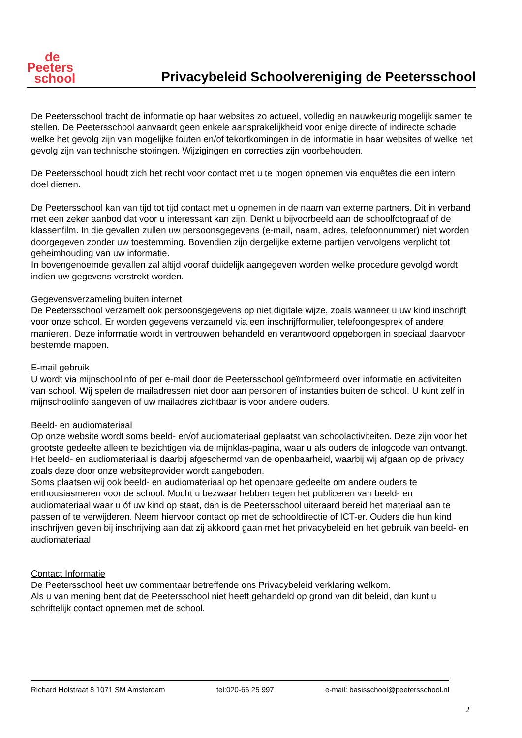de
Peeters
school
Privacybeleid Schoolvereniging de Peetersschool
De Peetersschool tracht de informatie op haar websites zo actueel, volledig en nauwkeurig mogelijk samen te stellen. De Peetersschool aanvaardt geen enkele aansprakelijkheid voor enige directe of indirecte schade welke het gevolg zijn van mogelijke fouten en/of tekortkomingen in de informatie in haar websites of welke het gevolg zijn van technische storingen. Wijzigingen en correcties zijn voorbehouden.
De Peetersschool houdt zich het recht voor contact met u te mogen opnemen via enquêtes die een intern doel dienen.
De Peetersschool kan van tijd tot tijd contact met u opnemen in de naam van externe partners. Dit in verband met een zeker aanbod dat voor u interessant kan zijn. Denkt u bijvoorbeeld aan de schoolfotograaf of de klassenfilm. In die gevallen zullen uw persoonsgegevens (e-mail, naam, adres, telefoonnummer) niet worden doorgegeven zonder uw toestemming. Bovendien zijn dergelijke externe partijen vervolgens verplicht tot geheimhouding van uw informatie.
In bovengenoemde gevallen zal altijd vooraf duidelijk aangegeven worden welke procedure gevolgd wordt indien uw gegevens verstrekt worden.
Gegevensverzameling buiten internet
De Peetersschool verzamelt ook persoonsgegevens op niet digitale wijze, zoals wanneer u uw kind inschrijft voor onze school. Er worden gegevens verzameld via een inschrijfformulier, telefoongesprek of andere manieren. Deze informatie wordt in vertrouwen behandeld en verantwoord opgeborgen in speciaal daarvoor bestemde mappen.
E-mail gebruik
U wordt via mijnschoolinfo of per e-mail door de Peetersschool geïnformeerd over informatie en activiteiten van school. Wij spelen de mailadressen niet door aan personen of instanties buiten de school. U kunt zelf in mijnschoolinfo aangeven of uw mailadres zichtbaar is voor andere ouders.
Beeld- en audiomateriaal
Op onze website wordt soms beeld- en/of audiomateriaal geplaatst van schoolactiviteiten. Deze zijn voor het grootste gedeelte alleen te bezichtigen via de mijnklas-pagina, waar u als ouders de inlogcode van ontvangt.
Het beeld- en audiomateriaal is daarbij afgeschermd van de openbaarheid, waarbij wij afgaan op de privacy zoals deze door onze websiteprovider wordt aangeboden.
Soms plaatsen wij ook beeld- en audiomateriaal op het openbare gedeelte om andere ouders te enthousiasmeren voor de school. Mocht u bezwaar hebben tegen het publiceren van beeld- en audiomateriaal waar u óf uw kind op staat, dan is de Peetersschool uiteraard bereid het materiaal aan te passen of te verwijderen. Neem hiervoor contact op met de schooldirectie of ICT-er. Ouders die hun kind inschrijven geven bij inschrijving aan dat zij akkoord gaan met het privacybeleid en het gebruik van beeld- en audiomateriaal.
Contact Informatie
De Peetersschool heet uw commentaar betreffende ons Privacybeleid verklaring welkom.
Als u van mening bent dat de Peetersschool niet heeft gehandeld op grond van dit beleid, dan kunt u schriftelijk contact opnemen met de school.
Richard Holstraat 8 1071 SM Amsterdam tel:020-66 25 997 e-mail: basisschool@peetersschool.nl
2